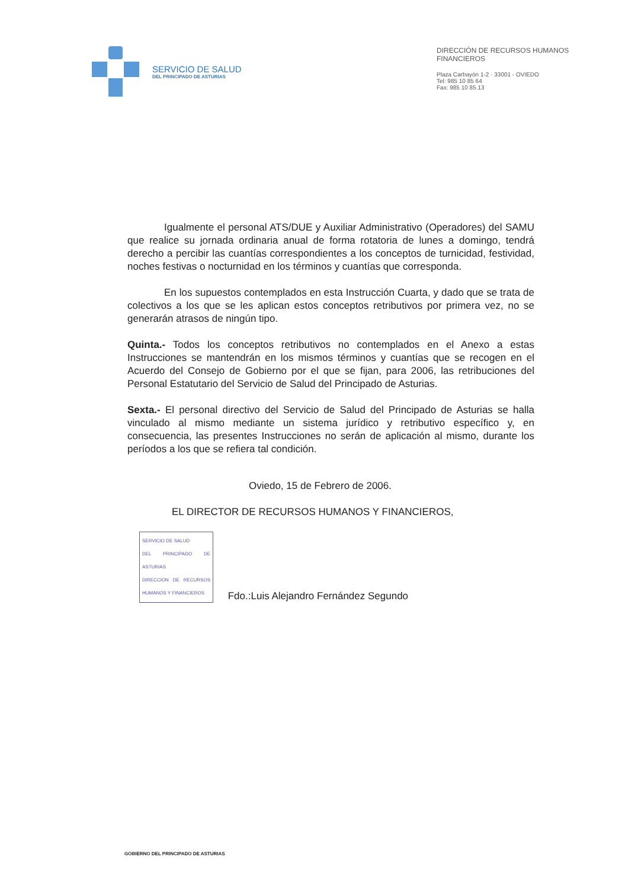SERVICIO DE SALUD
DEL PRINCIPADO DE ASTURIAS
DIRECCIÓN DE RECURSOS HUMANOS
FINANCIEROS
Plaza Carbayón 1-2 · 33001 - OVIEDO
Tel: 985 10 85 64
Fax: 985 10 85.13
Igualmente el personal ATS/DUE y Auxiliar Administrativo (Operadores) del SAMU que realice su jornada ordinaria anual de forma rotatoria de lunes a domingo, tendrá derecho a percibir las cuantías correspondientes a los conceptos de turnicidad, festividad, noches festivas o nocturnidad en los términos y cuantías que corresponda.
En los supuestos contemplados en esta Instrucción Cuarta, y dado que se trata de colectivos a los que se les aplican estos conceptos retributivos por primera vez, no se generarán atrasos de ningún tipo.
Quinta.- Todos los conceptos retributivos no contemplados en el Anexo a estas Instrucciones se mantendrán en los mismos términos y cuantías que se recogen en el Acuerdo del Consejo de Gobierno por el que se fijan, para 2006, las retribuciones del Personal Estatutario del Servicio de Salud del Principado de Asturias.
Sexta.- El personal directivo del Servicio de Salud del Principado de Asturias se halla vinculado al mismo mediante un sistema jurídico y retributivo específico y, en consecuencia, las presentes Instrucciones no serán de aplicación al mismo, durante los períodos a los que se refiera tal condición.
Oviedo, 15 de Febrero de 2006.
EL DIRECTOR DE RECURSOS HUMANOS Y FINANCIEROS,
SERVICIO DE SALUD
DEL PRINCIPADO DE ASTURIAS
DIRECCION DE RECURSOS HUMANOS Y FINANCIEROS Fdo.:Luis Alejandro Fernández Segundo
GOBIERNO DEL PRINCIPADO DE ASTURIAS